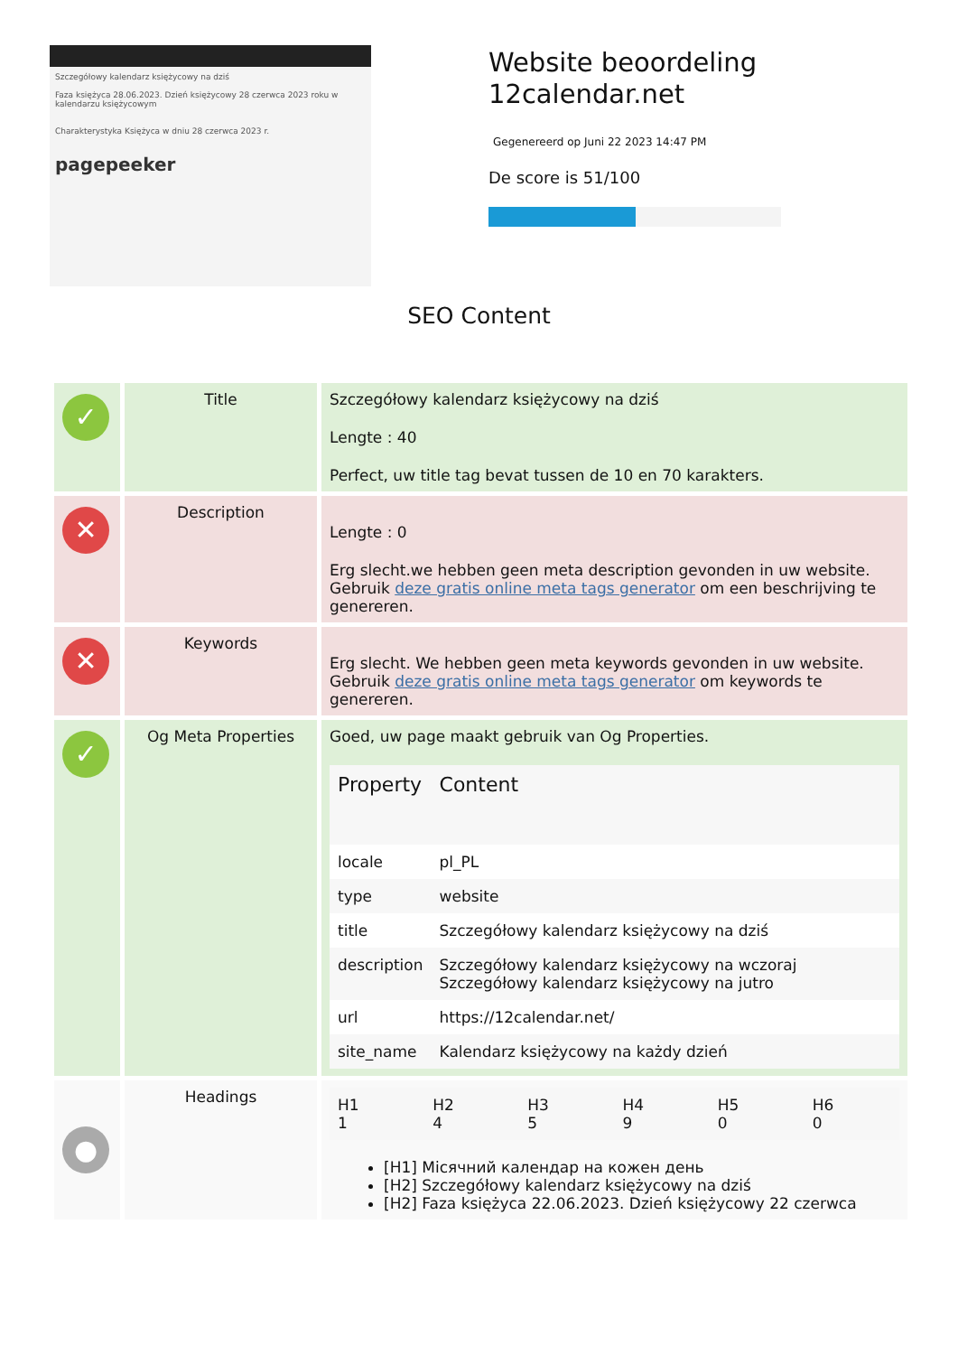Szczegółowy kalendarz księżycowy na dziś
Faza księżyca 28.06.2023. Dzień księżycowy 28 czerwca 2023 roku w kalendarzu księżycowym
Charakterystyka Księżyca w dniu 28 czerwca 2023 r.
pagepeeker
Website beoordeling
12calendar.net
Gegenereerd op Juni 22 2023 14:47 PM
De score is 51/100
SEO Content
| ✓ | Title | Szczegółowy kalendarz księżycowy na dziś Lengte : 40 Perfect, uw title tag bevat tussen de 10 en 70 karakters. |
| ✕ | Description | Lengte : 0 Erg slecht.we hebben geen meta description gevonden in uw website. Gebruik deze gratis online meta tags generator om een beschrijving te genereren. |
| ✕ | Keywords | Erg slecht. We hebben geen meta keywords gevonden in uw website. Gebruik deze gratis online meta tags generator om keywords te genereren. |
| ✓ | Og Meta Properties | Goed, uw page maakt gebruik van Og Properties. / Property / Content / / --- / --- / / locale / pl_PL / / type / website / / title / Szczegółowy kalendarz księżycowy na dziś / / description / Szczegółowy kalendarz księżycowy na wczoraj Szczegółowy kalendarz księżycowy na jutro / / url / https://12calendar.net/ / / site_name / Kalendarz księżycowy na każdy dzień / |
| ● | Headings | / H1 1 / H2 4 / H3 5 / H4 9 / H5 0 / H6 0 / [H1] Місячний календар на кожен день [H2] Szczegółowy kalendarz księżycowy na dziś [H2] Faza księżyca 22.06.2023. Dzień księżycowy 22 czerwca |